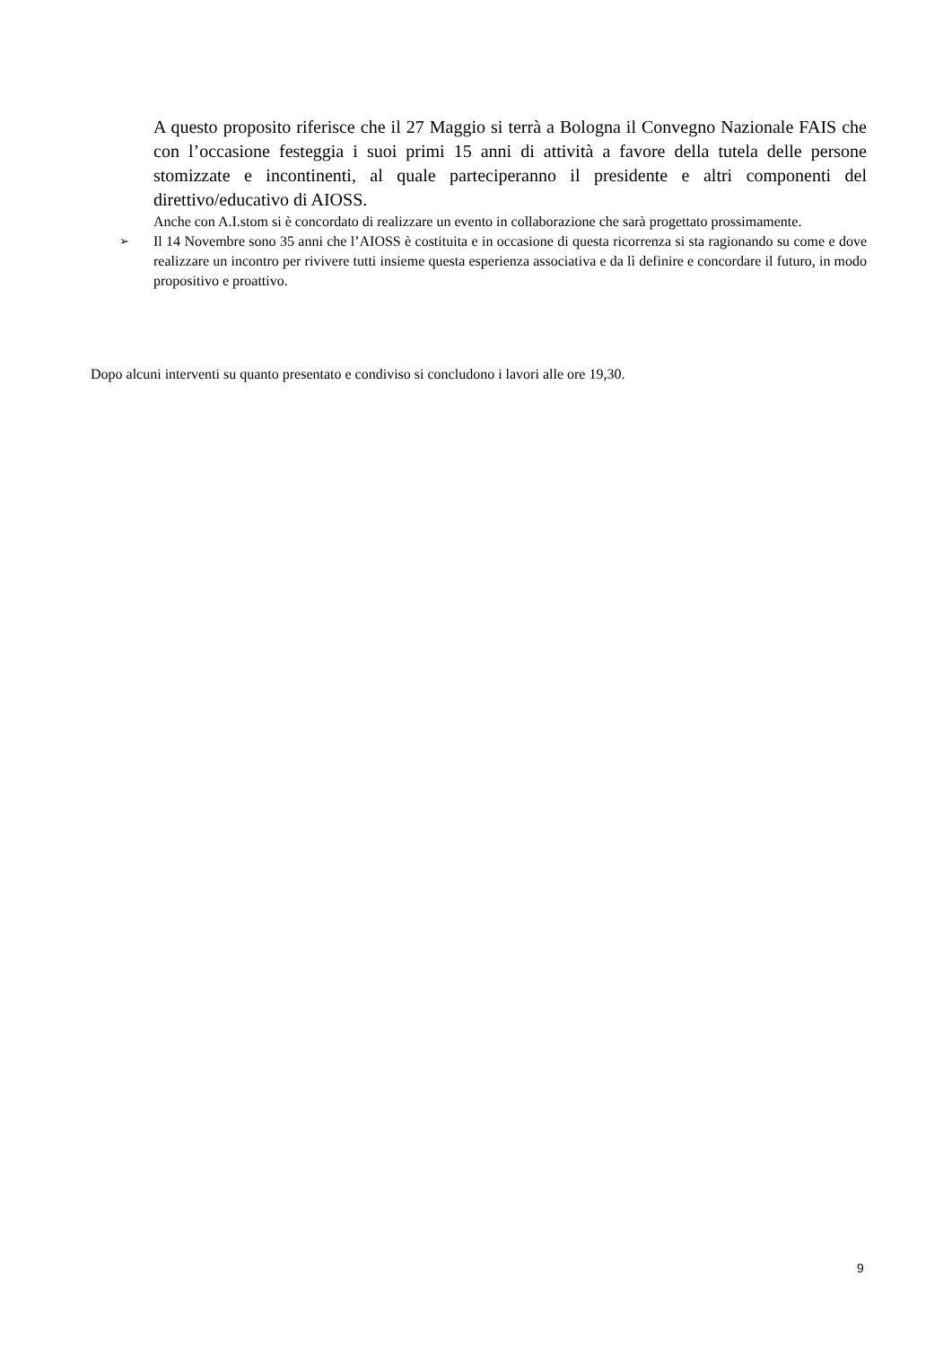A questo proposito riferisce che il 27 Maggio si terrà a Bologna il Convegno Nazionale FAIS che con l’occasione festeggia i suoi primi 15 anni di attività a favore della tutela delle persone stomizzate e incontinenti, al quale parteciperanno il presidente e altri componenti del direttivo/educativo di AIOSS.
Anche con A.I.stom si è concordato di realizzare un evento in collaborazione che sarà progettato prossimamente.
➢
Il 14 Novembre sono 35 anni che l’AIOSS è costituita e in occasione di questa ricorrenza si sta ragionando su come e dove realizzare un incontro per rivivere tutti insieme questa esperienza associativa e da lì definire e concordare il futuro, in modo propositivo e proattivo.
Dopo alcuni interventi su quanto presentato e condiviso si concludono i lavori alle ore 19,30.
9